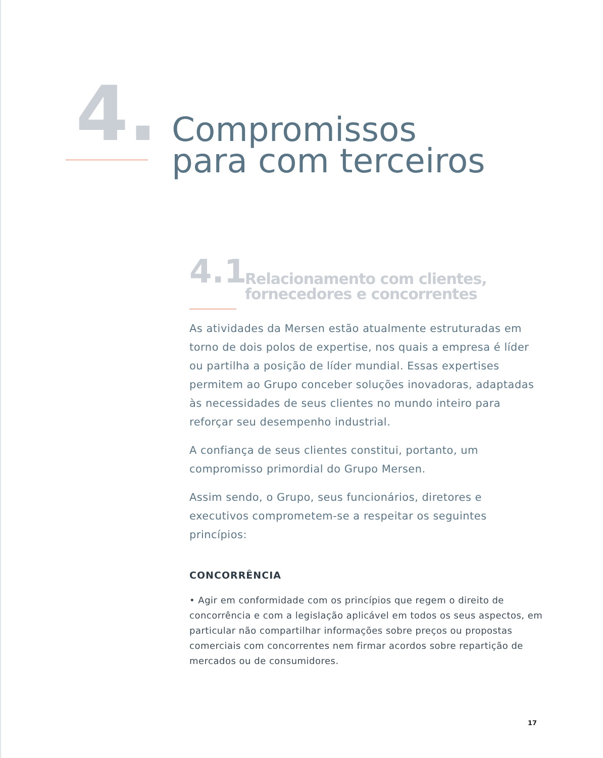4.
Compromissos
para com terceiros
4.1
Relacionamento com clientes,
fornecedores e concorrentes
As atividades da Mersen estão atualmente estruturadas em torno de dois polos de expertise, nos quais a empresa é líder ou partilha a posição de líder mundial. Essas expertises permitem ao Grupo conceber soluções inovadoras, adaptadas às necessidades de seus clientes no mundo inteiro para reforçar seu desempenho industrial.
A confiança de seus clientes constitui, portanto, um compromisso primordial do Grupo Mersen.
Assim sendo, o Grupo, seus funcionários, diretores e executivos comprometem-se a respeitar os seguintes princípios:
CONCORRÊNCIA
• Agir em conformidade com os princípios que regem o direito de concorrência e com a legislação aplicável em todos os seus aspectos, em particular não compartilhar informações sobre preços ou propostas comerciais com concorrentes nem firmar acordos sobre repartição de mercados ou de consumidores.
17